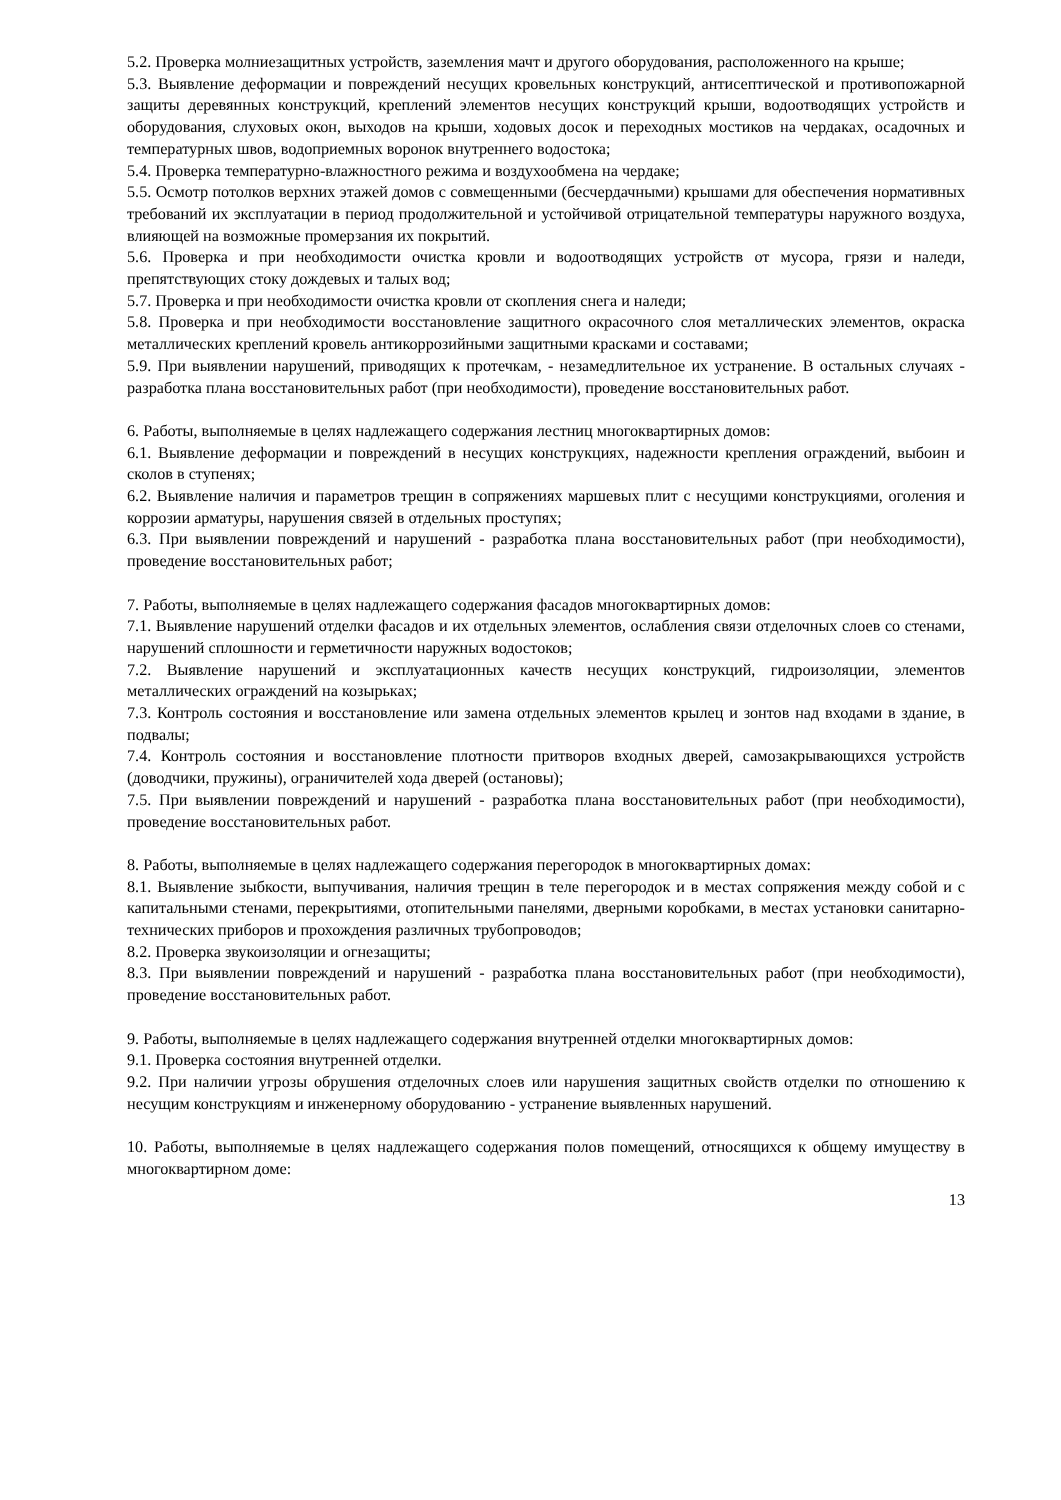5.2. Проверка молниезащитных устройств, заземления мачт и другого оборудования, расположенного на крыше;
5.3. Выявление деформации и повреждений несущих кровельных конструкций, антисептической и противопожарной защиты деревянных конструкций, креплений элементов несущих конструкций крыши, водоотводящих устройств и оборудования, слуховых окон, выходов на крыши, ходовых досок и переходных мостиков на чердаках, осадочных и температурных швов, водоприемных воронок внутреннего водостока;
5.4. Проверка температурно-влажностного режима и воздухообмена на чердаке;
5.5. Осмотр потолков верхних этажей домов с совмещенными (бесчердачными) крышами для обеспечения нормативных требований их эксплуатации в период продолжительной и устойчивой отрицательной температуры наружного воздуха, влияющей на возможные промерзания их покрытий.
5.6. Проверка и при необходимости очистка кровли и водоотводящих устройств от мусора, грязи и наледи, препятствующих стоку дождевых и талых вод;
5.7. Проверка и при необходимости очистка кровли от скопления снега и наледи;
5.8. Проверка и при необходимости восстановление защитного окрасочного слоя металлических элементов, окраска металлических креплений кровель антикоррозийными защитными красками и составами;
5.9. При выявлении нарушений, приводящих к протечкам, - незамедлительное их устранение. В остальных случаях - разработка плана восстановительных работ (при необходимости), проведение восстановительных работ.
6. Работы, выполняемые в целях надлежащего содержания лестниц многоквартирных домов:
6.1. Выявление деформации и повреждений в несущих конструкциях, надежности крепления ограждений, выбоин и сколов в ступенях;
6.2. Выявление наличия и параметров трещин в сопряжениях маршевых плит с несущими конструкциями, оголения и коррозии арматуры, нарушения связей в отдельных проступях;
6.3. При выявлении повреждений и нарушений - разработка плана восстановительных работ (при необходимости), проведение восстановительных работ;
7. Работы, выполняемые в целях надлежащего содержания фасадов многоквартирных домов:
7.1. Выявление нарушений отделки фасадов и их отдельных элементов, ослабления связи отделочных слоев со стенами, нарушений сплошности и герметичности наружных водостоков;
7.2. Выявление нарушений и эксплуатационных качеств несущих конструкций, гидроизоляции, элементов металлических ограждений на козырьках;
7.3. Контроль состояния и восстановление или замена отдельных элементов крылец и зонтов над входами в здание, в подвалы;
7.4. Контроль состояния и восстановление плотности притворов входных дверей, самозакрывающихся устройств (доводчики, пружины), ограничителей хода дверей (остановы);
7.5. При выявлении повреждений и нарушений - разработка плана восстановительных работ (при необходимости), проведение восстановительных работ.
8. Работы, выполняемые в целях надлежащего содержания перегородок в многоквартирных домах:
8.1. Выявление зыбкости, выпучивания, наличия трещин в теле перегородок и в местах сопряжения между собой и с капитальными стенами, перекрытиями, отопительными панелями, дверными коробками, в местах установки санитарно-технических приборов и прохождения различных трубопроводов;
8.2. Проверка звукоизоляции и огнезащиты;
8.3. При выявлении повреждений и нарушений - разработка плана восстановительных работ (при необходимости), проведение восстановительных работ.
9. Работы, выполняемые в целях надлежащего содержания внутренней отделки многоквартирных домов:
9.1. Проверка состояния внутренней отделки.
9.2. При наличии угрозы обрушения отделочных слоев или нарушения защитных свойств отделки по отношению к несущим конструкциям и инженерному оборудованию - устранение выявленных нарушений.
10. Работы, выполняемые в целях надлежащего содержания полов помещений, относящихся к общему имуществу в многоквартирном доме:
13